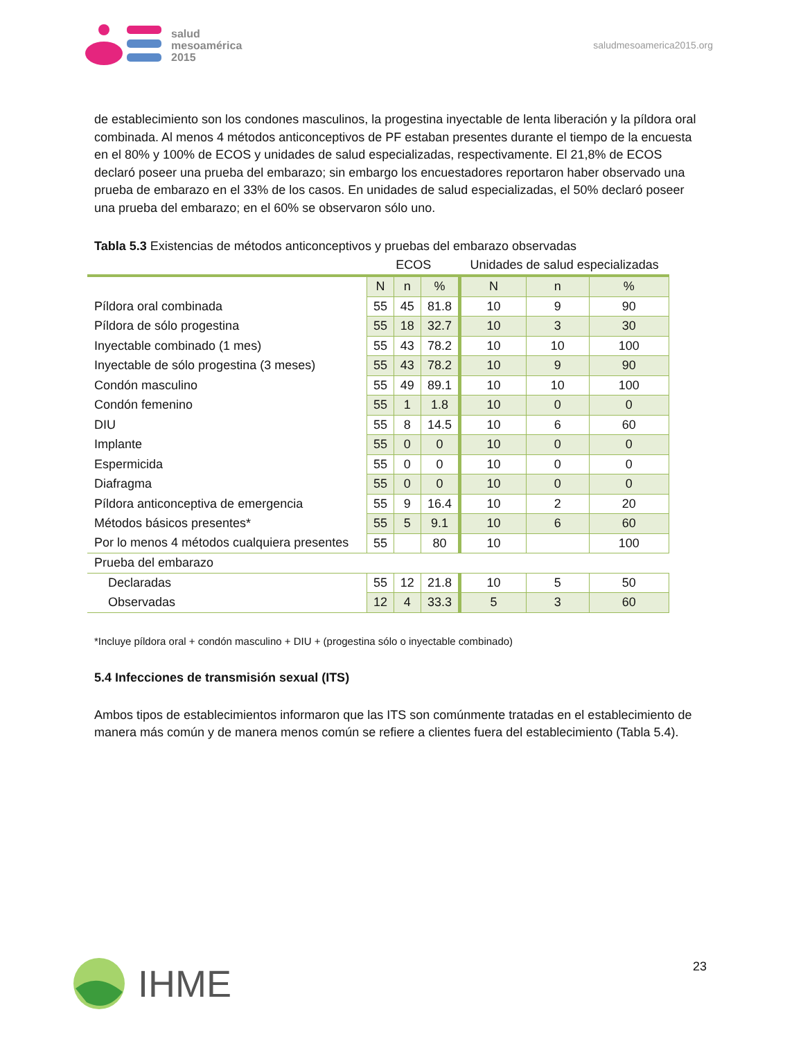salud
mesoamérica
2015
saludmesoamerica2015.org
de establecimiento son los condones masculinos, la progestina inyectable de lenta liberación y la píldora oral combinada. Al menos 4 métodos anticonceptivos de PF estaban presentes durante el tiempo de la encuesta en el 80% y 100% de ECOS y unidades de salud especializadas, respectivamente. El 21,8% de ECOS declaró poseer una prueba del embarazo; sin embargo los encuestadores reportaron haber observado una prueba de embarazo en el 33% de los casos. En unidades de salud especializadas, el 50% declaró poseer una prueba del embarazo; en el 60% se observaron sólo uno.
Tabla 5.3 Existencias de métodos anticonceptivos y pruebas del embarazo observadas
| | ECOS | | | Unidades de salud especializadas | | |
| --- | --- | --- | --- | --- | --- | --- |
| | N | n | % | N | n | % |
| Píldora oral combinada | 55 | 45 | 81.8 | 10 | 9 | 90 |
| Píldora de sólo progestina | 55 | 18 | 32.7 | 10 | 3 | 30 |
| Inyectable combinado (1 mes) | 55 | 43 | 78.2 | 10 | 10 | 100 |
| Inyectable de sólo progestina (3 meses) | 55 | 43 | 78.2 | 10 | 9 | 90 |
| Condón masculino | 55 | 49 | 89.1 | 10 | 10 | 100 |
| Condón femenino | 55 | 1 | 1.8 | 10 | 0 | 0 |
| DIU | 55 | 8 | 14.5 | 10 | 6 | 60 |
| Implante | 55 | 0 | 0 | 10 | 0 | 0 |
| Espermicida | 55 | 0 | 0 | 10 | 0 | 0 |
| Diafragma | 55 | 0 | 0 | 10 | 0 | 0 |
| Píldora anticonceptiva de emergencia | 55 | 9 | 16.4 | 10 | 2 | 20 |
| Métodos básicos presentes* | 55 | 5 | 9.1 | 10 | 6 | 60 |
| Por lo menos 4 métodos cualquiera presentes | 55 | | 80 | 10 | | 100 |
| Prueba del embarazo | | | | | | |
| Declaradas | 55 | 12 | 21.8 | 10 | 5 | 50 |
| Observadas | 12 | 4 | 33.3 | 5 | 3 | 60 |
*Incluye píldora oral + condón masculino + DIU + (progestina sólo o inyectable combinado)
5.4 Infecciones de transmisión sexual (ITS)
Ambos tipos de establecimientos informaron que las ITS son comúnmente tratadas en el establecimiento de manera más común y de manera menos común se refiere a clientes fuera del establecimiento (Tabla 5.4).
23
IHME